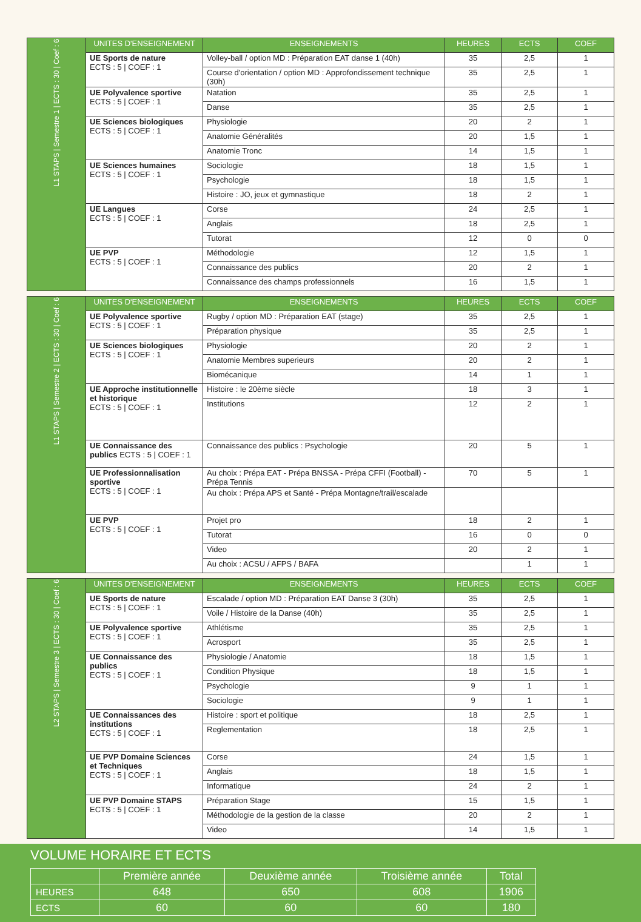| L1 STAPS / Semestre 1 / ECTS : 30 / Coef : 6 | UNITES D'ENSEIGNEMENT | ENSEIGNEMENTS | HEURES | ECTS | COEF |
| | UE Sports de nature ECTS : 5 / COEF : 1 | Volley-ball / option MD : Préparation EAT danse 1 (40h) | 35 | 2,5 | 1 |
| | | Course d'orientation / option MD : Approfondissement technique (30h) | 35 | 2,5 | 1 |
| | UE Polyvalence sportive ECTS : 5 / COEF : 1 | Natation | 35 | 2,5 | 1 |
| | | Danse | 35 | 2,5 | 1 |
| | UE Sciences biologiques ECTS : 5 / COEF : 1 | Physiologie | 20 | 2 | 1 |
| | | Anatomie Généralités | 20 | 1,5 | 1 |
| | | Anatomie Tronc | 14 | 1,5 | 1 |
| | UE Sciences humaines ECTS : 5 / COEF : 1 | Sociologie | 18 | 1,5 | 1 |
| | | Psychologie | 18 | 1,5 | 1 |
| | | Histoire : JO, jeux et gymnastique | 18 | 2 | 1 |
| | UE Langues ECTS : 5 / COEF : 1 | Corse | 24 | 2,5 | 1 |
| | | Anglais | 18 | 2,5 | 1 |
| | | Tutorat | 12 | 0 | 0 |
| | UE PVP ECTS : 5 / COEF : 1 | Méthodologie | 12 | 1,5 | 1 |
| | | Connaissance des publics | 20 | 2 | 1 |
| | | Connaissance des champs professionnels | 16 | 1,5 | 1 |
| L1 STAPS / Semestre 2 / ECTS : 30 / Coef : 6 | UNITES D'ENSEIGNEMENT | ENSEIGNEMENTS | HEURES | ECTS | COEF |
| | UE Polyvalence sportive ECTS : 5 / COEF : 1 | Rugby / option MD : Préparation EAT (stage) | 35 | 2,5 | 1 |
| | | Préparation physique | 35 | 2,5 | 1 |
| | UE Sciences biologiques ECTS : 5 / COEF : 1 | Physiologie | 20 | 2 | 1 |
| | | Anatomie Membres superieurs | 20 | 2 | 1 |
| | | Biomécanique | 14 | 1 | 1 |
| | UE Approche institutionnelle et historique ECTS : 5 / COEF : 1 | Histoire : le 20ème siècle | 18 | 3 | 1 |
| | | Institutions | 12 | 2 | 1 |
| | UE Connaissance des publics ECTS : 5 / COEF : 1 | Connaissance des publics : Psychologie | 20 | 5 | 1 |
| | UE Professionnalisation sportive ECTS : 5 / COEF : 1 | Au choix : Prépa EAT - Prépa BNSSA - Prépa CFFI (Football) - Prépa Tennis | 70 | 5 | 1 |
| | | Au choix : Prépa APS et Santé - Prépa Montagne/trail/escalade | | | |
| | UE PVP ECTS : 5 / COEF : 1 | Projet pro | 18 | 2 | 1 |
| | | Tutorat | 16 | 0 | 0 |
| | | Video | 20 | 2 | 1 |
| | | Au choix : ACSU / AFPS / BAFA | | 1 | 1 |
| L2 STAPS / Semestre 3 / ECTS : 30 / Coef : 6 | UNITES D'ENSEIGNEMENT | ENSEIGNEMENTS | HEURES | ECTS | COEF |
| | UE Sports de nature ECTS : 5 / COEF : 1 | Escalade / option MD : Préparation EAT Danse 3 (30h) | 35 | 2,5 | 1 |
| | | Voile / Histoire de la Danse (40h) | 35 | 2,5 | 1 |
| | UE Polyvalence sportive ECTS : 5 / COEF : 1 | Athlétisme | 35 | 2,5 | 1 |
| | | Acrosport | 35 | 2,5 | 1 |
| | UE Connaissance des publics ECTS : 5 / COEF : 1 | Physiologie / Anatomie | 18 | 1,5 | 1 |
| | | Condition Physique | 18 | 1,5 | 1 |
| | | Psychologie | 9 | 1 | 1 |
| | | Sociologie | 9 | 1 | 1 |
| | UE Connaissances des institutions ECTS : 5 / COEF : 1 | Histoire : sport et politique | 18 | 2,5 | 1 |
| | | Reglementation | 18 | 2,5 | 1 |
| | UE PVP Domaine Sciences et Techniques ECTS : 5 / COEF : 1 | Corse | 24 | 1,5 | 1 |
| | | Anglais | 18 | 1,5 | 1 |
| | | Informatique | 24 | 2 | 1 |
| | UE PVP Domaine STAPS ECTS : 5 / COEF : 1 | Préparation Stage | 15 | 1,5 | 1 |
| | | Méthodologie de la gestion de la classe | 20 | 2 | 1 |
| | | Video | 14 | 1,5 | 1 |
VOLUME HORAIRE ET ECTS
| | Première année | Deuxième année | Troisième année | Total |
| --- | --- | --- | --- | --- |
| HEURES | 648 | 650 | 608 | 1906 |
| ECTS | 60 | 60 | 60 | 180 |